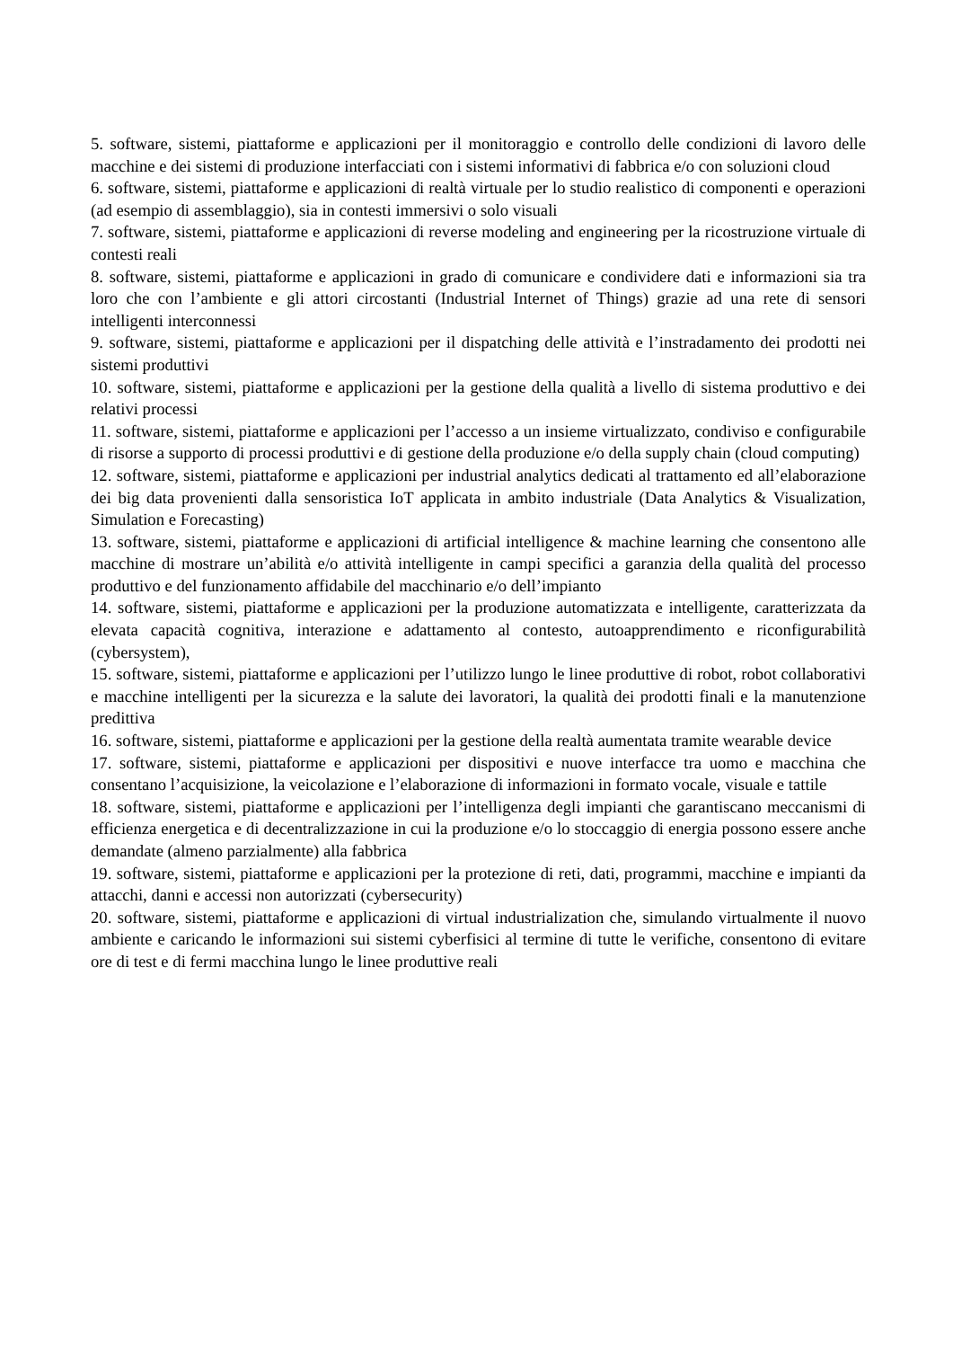5. software, sistemi, piattaforme e applicazioni per il monitoraggio e controllo delle condizioni di lavoro delle macchine e dei sistemi di produzione interfacciati con i sistemi informativi di fabbrica e/o con soluzioni cloud
6. software, sistemi, piattaforme e applicazioni di realtà virtuale per lo studio realistico di componenti e operazioni (ad esempio di assemblaggio), sia in contesti immersivi o solo visuali
7. software, sistemi, piattaforme e applicazioni di reverse modeling and engineering per la ricostruzione virtuale di contesti reali
8. software, sistemi, piattaforme e applicazioni in grado di comunicare e condividere dati e informazioni sia tra loro che con l’ambiente e gli attori circostanti (Industrial Internet of Things) grazie ad una rete di sensori intelligenti interconnessi
9. software, sistemi, piattaforme e applicazioni per il dispatching delle attività e l’instradamento dei prodotti nei sistemi produttivi
10. software, sistemi, piattaforme e applicazioni per la gestione della qualità a livello di sistema produttivo e dei relativi processi
11. software, sistemi, piattaforme e applicazioni per l’accesso a un insieme virtualizzato, condiviso e configurabile di risorse a supporto di processi produttivi e di gestione della produzione e/o della supply chain (cloud computing)
12. software, sistemi, piattaforme e applicazioni per industrial analytics dedicati al trattamento ed all’elaborazione dei big data provenienti dalla sensoristica IoT applicata in ambito industriale (Data Analytics & Visualization, Simulation e Forecasting)
13. software, sistemi, piattaforme e applicazioni di artificial intelligence & machine learning che consentono alle macchine di mostrare un’abilità e/o attività intelligente in campi specifici a garanzia della qualità del processo produttivo e del funzionamento affidabile del macchinario e/o dell’impianto
14. software, sistemi, piattaforme e applicazioni per la produzione automatizzata e intelligente, caratterizzata da elevata capacità cognitiva, interazione e adattamento al contesto, autoapprendimento e riconfigurabilità (cybersystem),
15. software, sistemi, piattaforme e applicazioni per l’utilizzo lungo le linee produttive di robot, robot collaborativi e macchine intelligenti per la sicurezza e la salute dei lavoratori, la qualità dei prodotti finali e la manutenzione predittiva
16. software, sistemi, piattaforme e applicazioni per la gestione della realtà aumentata tramite wearable device
17. software, sistemi, piattaforme e applicazioni per dispositivi e nuove interfacce tra uomo e macchina che consentano l’acquisizione, la veicolazione e l’elaborazione di informazioni in formato vocale, visuale e tattile
18. software, sistemi, piattaforme e applicazioni per l’intelligenza degli impianti che garantiscano meccanismi di efficienza energetica e di decentralizzazione in cui la produzione e/o lo stoccaggio di energia possono essere anche demandate (almeno parzialmente) alla fabbrica
19. software, sistemi, piattaforme e applicazioni per la protezione di reti, dati, programmi, macchine e impianti da attacchi, danni e accessi non autorizzati (cybersecurity)
20. software, sistemi, piattaforme e applicazioni di virtual industrialization che, simulando virtualmente il nuovo ambiente e caricando le informazioni sui sistemi cyberfisici al termine di tutte le verifiche, consentono di evitare ore di test e di fermi macchina lungo le linee produttive reali